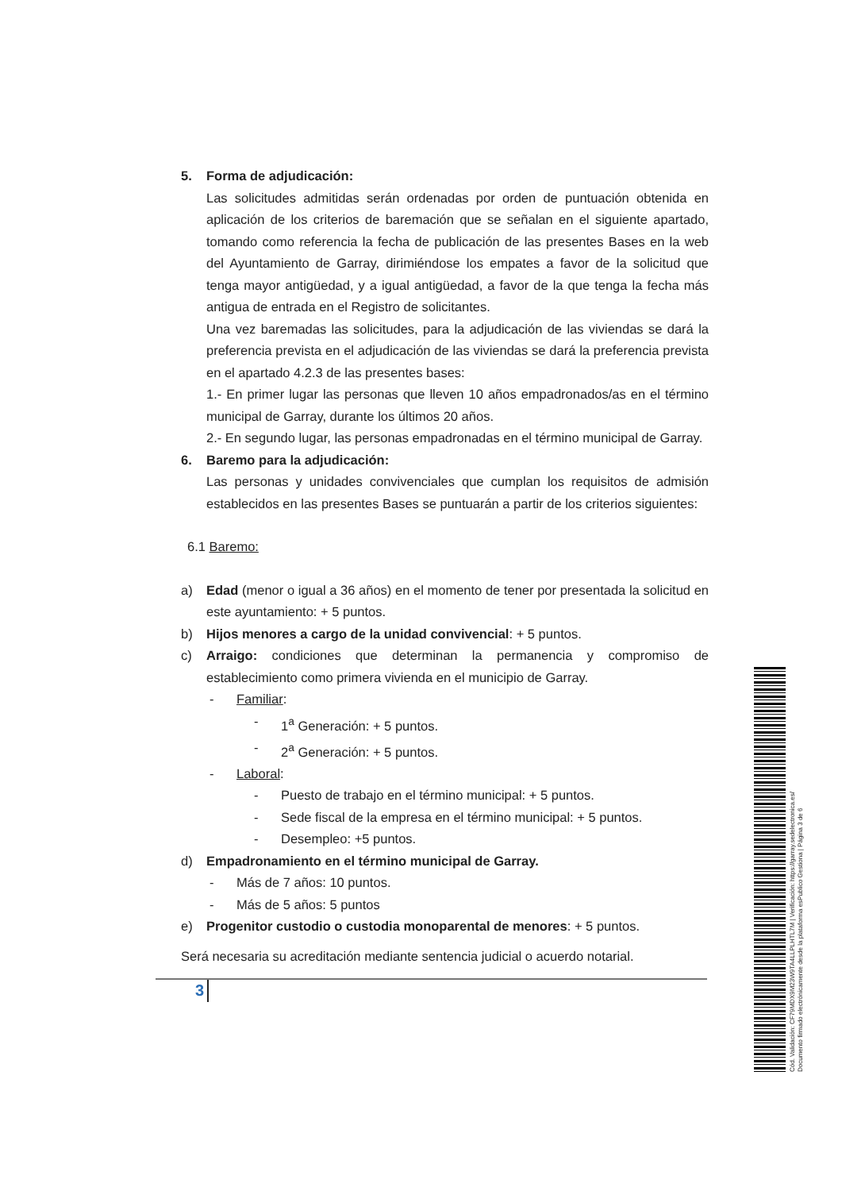5. Forma de adjudicación:
Las solicitudes admitidas serán ordenadas por orden de puntuación obtenida en aplicación de los criterios de baremación que se señalan en el siguiente apartado, tomando como referencia la fecha de publicación de las presentes Bases en la web del Ayuntamiento de Garray, dirimiéndose los empates a favor de la solicitud que tenga mayor antigüedad, y a igual antigüedad, a favor de la que tenga la fecha más antigua de entrada en el Registro de solicitantes.
Una vez baremadas las solicitudes, para la adjudicación de las viviendas se dará la preferencia prevista en el adjudicación de las viviendas se dará la preferencia prevista en el apartado 4.2.3 de las presentes bases:
1.- En primer lugar las personas que lleven 10 años empadronados/as en el término municipal de Garray, durante los últimos 20 años.
2.- En segundo lugar, las personas empadronadas en el término municipal de Garray.
6. Baremo para la adjudicación:
Las personas y unidades convivenciales que cumplan los requisitos de admisión establecidos en las presentes Bases se puntuarán a partir de los criterios siguientes:
6.1 Baremo:
a) Edad (menor o igual a 36 años) en el momento de tener por presentada la solicitud en este ayuntamiento: + 5 puntos.
b) Hijos menores a cargo de la unidad convivencial: + 5 puntos.
c) Arraigo: condiciones que determinan la permanencia y compromiso de establecimiento como primera vivienda en el municipio de Garray.
- Familiar:
- 1<sup>a</sup> Generación: + 5 puntos.
- 2<sup>a</sup> Generación: + 5 puntos.
- Laboral:
- Puesto de trabajo en el término municipal: + 5 puntos.
- Sede fiscal de la empresa en el término municipal: + 5 puntos.
- Desempleo: +5 puntos.
d) Empadronamiento en el término municipal de Garray.
- Más de 7 años: 10 puntos.
- Más de 5 años: 5 puntos
e) Progenitor custodio o custodia monoparental de menores: + 5 puntos.
Será necesaria su acreditación mediante sentencia judicial o acuerdo notarial.
3
Cód. Validación: CF79MDX9M23W9TA4LLPLHTL7M | Verificación: https://garray.sedelectronica.es/
Documento firmado electrónicamente desde la plataforma esPublico Gestiona | Página 3 de 6